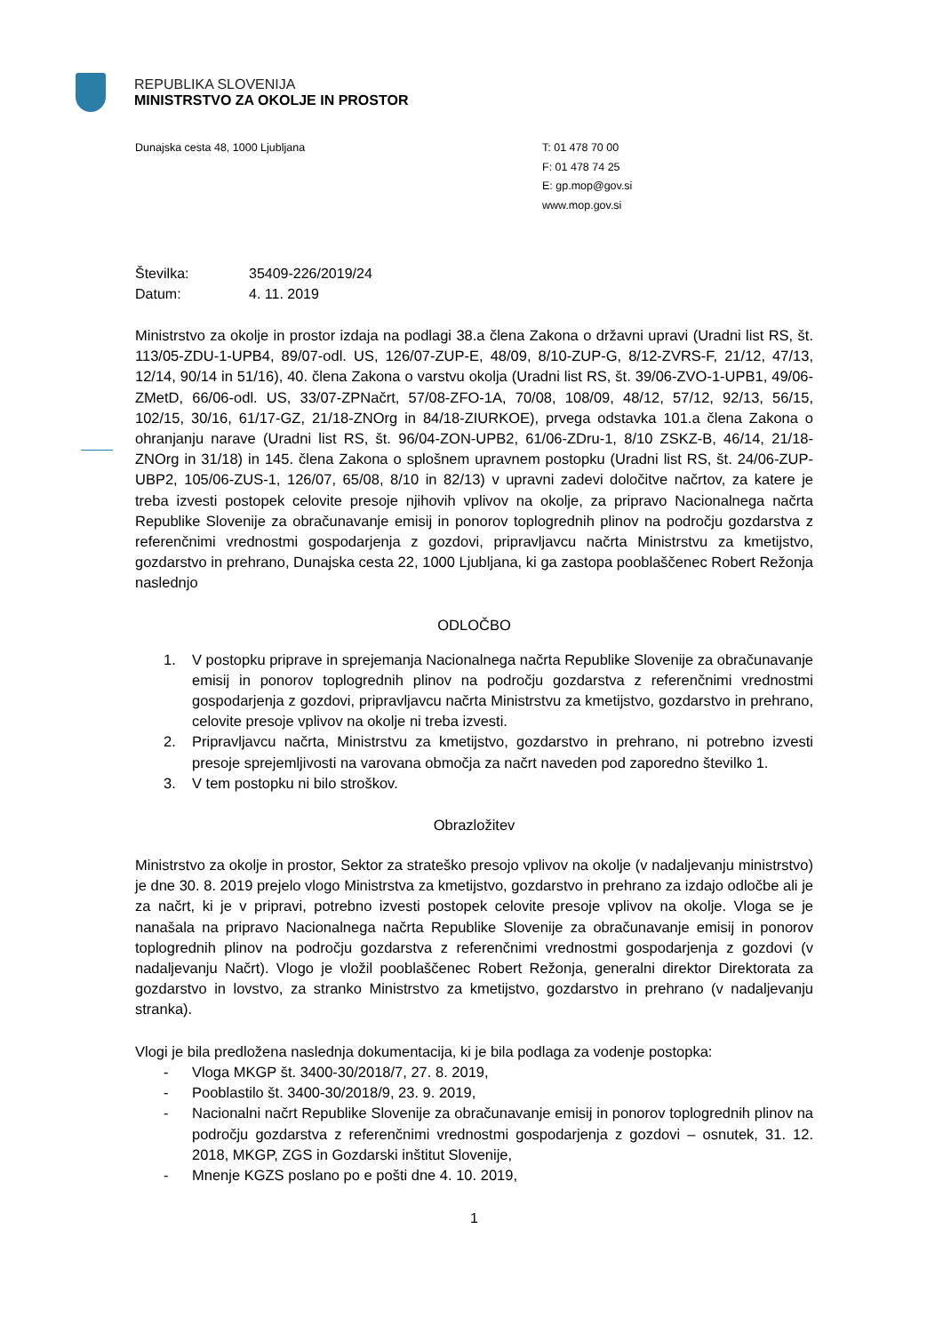REPUBLIKA SLOVENIJA
MINISTRSTVO ZA OKOLJE IN PROSTOR
Dunajska cesta 48, 1000 Ljubljana T: 01 478 70 00
F: 01 478 74 25
E: gp.mop@gov.si
www.mop.gov.si
Številka: 35409-226/2019/24
Datum: 4. 11. 2019
Ministrstvo za okolje in prostor izdaja na podlagi 38.a člena Zakona o državni upravi (Uradni list RS, št. 113/05-ZDU-1-UPB4, 89/07-odl. US, 126/07-ZUP-E, 48/09, 8/10-ZUP-G, 8/12-ZVRS-F, 21/12, 47/13, 12/14, 90/14 in 51/16), 40. člena Zakona o varstvu okolja (Uradni list RS, št. 39/06-ZVO-1-UPB1, 49/06-ZMetD, 66/06-odl. US, 33/07-ZPNačrt, 57/08-ZFO-1A, 70/08, 108/09, 48/12, 57/12, 92/13, 56/15, 102/15, 30/16, 61/17-GZ, 21/18-ZNOrg in 84/18-ZIURKOE), prvega odstavka 101.a člena Zakona o ohranjanju narave (Uradni list RS, št. 96/04-ZON-UPB2, 61/06-ZDru-1, 8/10 ZSKZ-B, 46/14, 21/18-ZNOrg in 31/18) in 145. člena Zakona o splošnem upravnem postopku (Uradni list RS, št. 24/06-ZUP-UBP2, 105/06-ZUS-1, 126/07, 65/08, 8/10 in 82/13) v upravni zadevi določitve načrtov, za katere je treba izvesti postopek celovite presoje njihovih vplivov na okolje, za pripravo Nacionalnega načrta Republike Slovenije za obračunavanje emisij in ponorov toplogrednih plinov na področju gozdarstva z referenčnimi vrednostmi gospodarjenja z gozdovi, pripravljavcu načrta Ministrstvu za kmetijstvo, gozdarstvo in prehrano, Dunajska cesta 22, 1000 Ljubljana, ki ga zastopa pooblaščenec Robert Režonja naslednjo
ODLOČBO
1. V postopku priprave in sprejemanja Nacionalnega načrta Republike Slovenije za obračunavanje emisij in ponorov toplogrednih plinov na področju gozdarstva z referenčnimi vrednostmi gospodarjenja z gozdovi, pripravljavcu načrta Ministrstvu za kmetijstvo, gozdarstvo in prehrano, celovite presoje vplivov na okolje ni treba izvesti.
2. Pripravljavcu načrta, Ministrstvu za kmetijstvo, gozdarstvo in prehrano, ni potrebno izvesti presoje sprejemljivosti na varovana območja za načrt naveden pod zaporedno številko 1.
3. V tem postopku ni bilo stroškov.
Obrazložitev
Ministrstvo za okolje in prostor, Sektor za strateško presojo vplivov na okolje (v nadaljevanju ministrstvo) je dne 30. 8. 2019 prejelo vlogo Ministrstva za kmetijstvo, gozdarstvo in prehrano za izdajo odločbe ali je za načrt, ki je v pripravi, potrebno izvesti postopek celovite presoje vplivov na okolje. Vloga se je nanašala na pripravo Nacionalnega načrta Republike Slovenije za obračunavanje emisij in ponorov toplogrednih plinov na področju gozdarstva z referenčnimi vrednostmi gospodarjenja z gozdovi (v nadaljevanju Načrt). Vlogo je vložil pooblaščenec Robert Režonja, generalni direktor Direktorata za gozdarstvo in lovstvo, za stranko Ministrstvo za kmetijstvo, gozdarstvo in prehrano (v nadaljevanju stranka).
Vlogi je bila predložena naslednja dokumentacija, ki je bila podlaga za vodenje postopka:
- Vloga MKGP št. 3400-30/2018/7, 27. 8. 2019,
- Pooblastilo št. 3400-30/2018/9, 23. 9. 2019,
- Nacionalni načrt Republike Slovenije za obračunavanje emisij in ponorov toplogrednih plinov na področju gozdarstva z referenčnimi vrednostmi gospodarjenja z gozdovi – osnutek, 31. 12. 2018, MKGP, ZGS in Gozdarski inštitut Slovenije,
- Mnenje KGZS poslano po e pošti dne 4. 10. 2019,
1